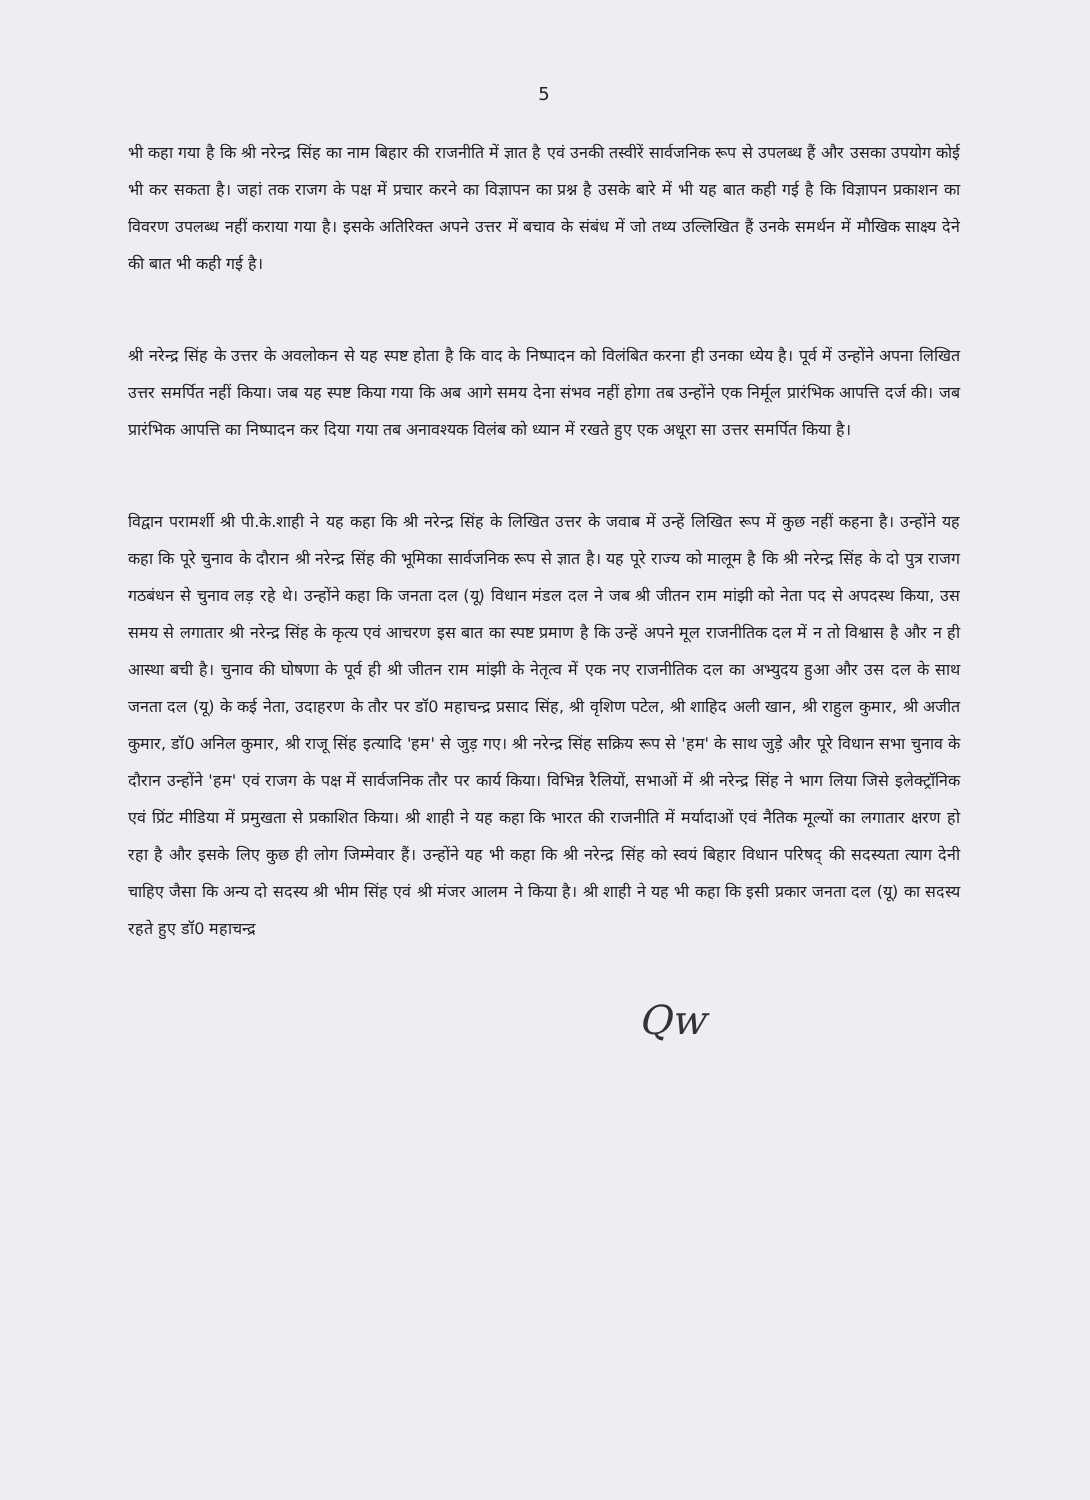5
भी कहा गया है कि श्री नरेन्द्र सिंह का नाम बिहार की राजनीति में ज्ञात है एवं उनकी तस्वीरें सार्वजनिक रूप से उपलब्ध हैं और उसका उपयोग कोई भी कर सकता है। जहां तक राजग के पक्ष में प्रचार करने का विज्ञापन का प्रश्न है उसके बारे में भी यह बात कही गई है कि विज्ञापन प्रकाशन का विवरण उपलब्ध नहीं कराया गया है। इसके अतिरिक्त अपने उत्तर में बचाव के संबंध में जो तथ्य उल्लिखित हैं उनके समर्थन में मौखिक साक्ष्य देने की बात भी कही गई है।
श्री नरेन्द्र सिंह के उत्तर के अवलोकन से यह स्पष्ट होता है कि वाद के निष्पादन को विलंबित करना ही उनका ध्येय है। पूर्व में उन्होंने अपना लिखित उत्तर समर्पित नहीं किया। जब यह स्पष्ट किया गया कि अब आगे समय देना संभव नहीं होगा तब उन्होंने एक निर्मूल प्रारंभिक आपत्ति दर्ज की। जब प्रारंभिक आपत्ति का निष्पादन कर दिया गया तब अनावश्यक विलंब को ध्यान में रखते हुए एक अधूरा सा उत्तर समर्पित किया है।
विद्वान परामर्शी श्री पी.के.शाही ने यह कहा कि श्री नरेन्द्र सिंह के लिखित उत्तर के जवाब में उन्हें लिखित रूप में कुछ नहीं कहना है। उन्होंने यह कहा कि पूरे चुनाव के दौरान श्री नरेन्द्र सिंह की भूमिका सार्वजनिक रूप से ज्ञात है। यह पूरे राज्य को मालूम है कि श्री नरेन्द्र सिंह के दो पुत्र राजग गठबंधन से चुनाव लड़ रहे थे। उन्होंने कहा कि जनता दल (यू) विधान मंडल दल ने जब श्री जीतन राम मांझी को नेता पद से अपदस्थ किया, उस समय से लगातार श्री नरेन्द्र सिंह के कृत्य एवं आचरण इस बात का स्पष्ट प्रमाण है कि उन्हें अपने मूल राजनीतिक दल में न तो विश्वास है और न ही आस्था बची है। चुनाव की घोषणा के पूर्व ही श्री जीतन राम मांझी के नेतृत्व में एक नए राजनीतिक दल का अभ्युदय हुआ और उस दल के साथ जनता दल (यू) के कई नेता, उदाहरण के तौर पर डॉ0 महाचन्द्र प्रसाद सिंह, श्री वृशिण पटेल, श्री शाहिद अली खान, श्री राहुल कुमार, श्री अजीत कुमार, डॉ0 अनिल कुमार, श्री राजू सिंह इत्यादि 'हम' से जुड़ गए। श्री नरेन्द्र सिंह सक्रिय रूप से 'हम' के साथ जुड़े और पूरे विधान सभा चुनाव के दौरान उन्होंने 'हम' एवं राजग के पक्ष में सार्वजनिक तौर पर कार्य किया। विभिन्न रैलियों, सभाओं में श्री नरेन्द्र सिंह ने भाग लिया जिसे इलेक्ट्रॉनिक एवं प्रिंट मीडिया में प्रमुखता से प्रकाशित किया। श्री शाही ने यह कहा कि भारत की राजनीति में मर्यादाओं एवं नैतिक मूल्यों का लगातार क्षरण हो रहा है और इसके लिए कुछ ही लोग जिम्मेवार हैं। उन्होंने यह भी कहा कि श्री नरेन्द्र सिंह को स्वयं बिहार विधान परिषद् की सदस्यता त्याग देनी चाहिए जैसा कि अन्य दो सदस्य श्री भीम सिंह एवं श्री मंजर आलम ने किया है। श्री शाही ने यह भी कहा कि इसी प्रकार जनता दल (यू) का सदस्य रहते हुए डॉ0 महाचन्द्र
Qw